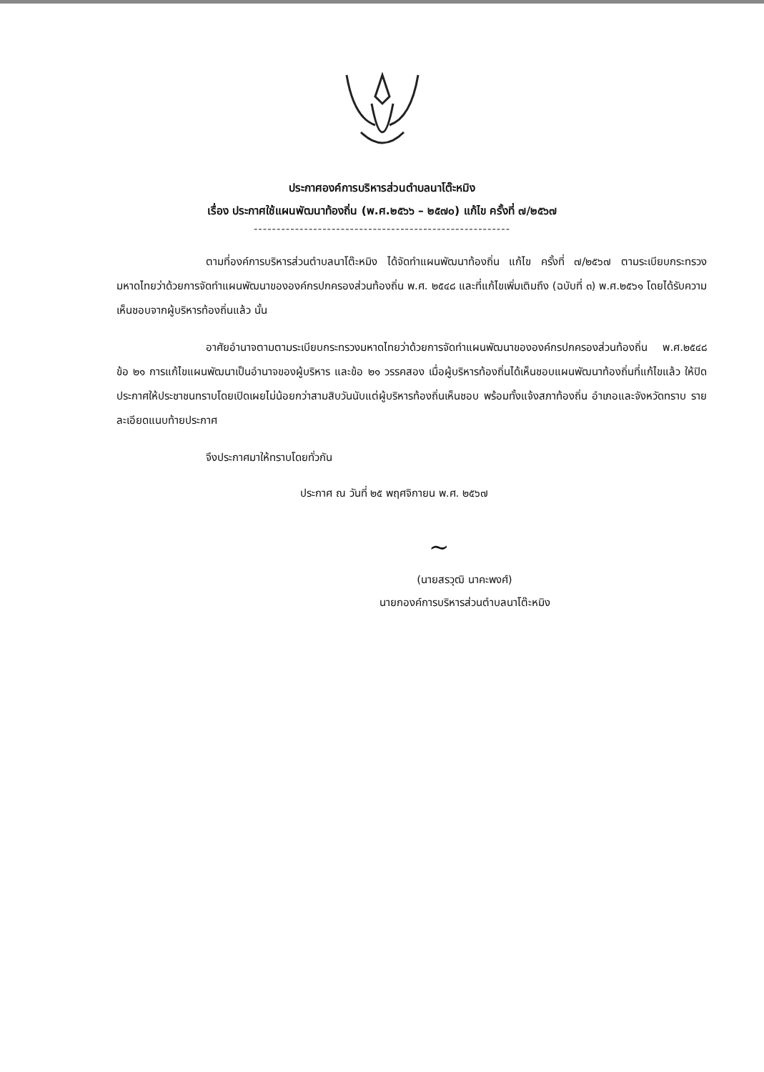ประกาศองค์การบริหารส่วนตำบลนาโต๊ะหมิง
เรื่อง ประกาศใช้แผนพัฒนาท้องถิ่น (พ.ศ.๒๕๖๖ – ๒๕๗๐) แก้ไข ครั้งที่ ๗/๒๕๖๗
--------------------------------------------------------
ตามที่องค์การบริหารส่วนตำบลนาโต๊ะหมิง ได้จัดทำแผนพัฒนาท้องถิ่น แก้ไข ครั้งที่ ๗/๒๕๖๗ ตามระเบียบกระทรวงมหาดไทยว่าด้วยการจัดทำแผนพัฒนาขององค์กรปกครองส่วนท้องถิ่น พ.ศ. ๒๕๔๘ และที่แก้ไขเพิ่มเติมถึง (ฉบับที่ ๓) พ.ศ.๒๕๖๑ โดยได้รับความเห็นชอบจากผู้บริหารท้องถิ่นแล้ว นั้น
อาศัยอำนาจตามตามระเบียบกระทรวงมหาดไทยว่าด้วยการจัดทำแผนพัฒนาขององค์กรปกครองส่วนท้องถิ่น พ.ศ.๒๕๔๘ ข้อ ๒๑ การแก้ไขแผนพัฒนาเป็นอำนาจของผู้บริหาร และข้อ ๒๑ วรรคสอง เมื่อผู้บริหารท้องถิ่นได้เห็นชอบแผนพัฒนาท้องถิ่นที่แก้ไขแล้ว ให้ปิดประกาศให้ประชาชนทราบโดยเปิดเผยไม่น้อยกว่าสามสิบวันนับแต่ผู้บริหารท้องถิ่นเห็นชอบ พร้อมทั้งแจ้งสภาท้องถิ่น อำเภอและจังหวัดทราบ รายละเอียดแนบท้ายประกาศ
จึงประกาศมาให้ทราบโดยทั่วกัน
ประกาศ ณ วันที่ ๒๕ พฤศจิกายน พ.ศ. ๒๕๖๗
~
(นายสรวุฒิ นาคะพงศ์)
นายกองค์การบริหารส่วนตำบลนาโต๊ะหมิง